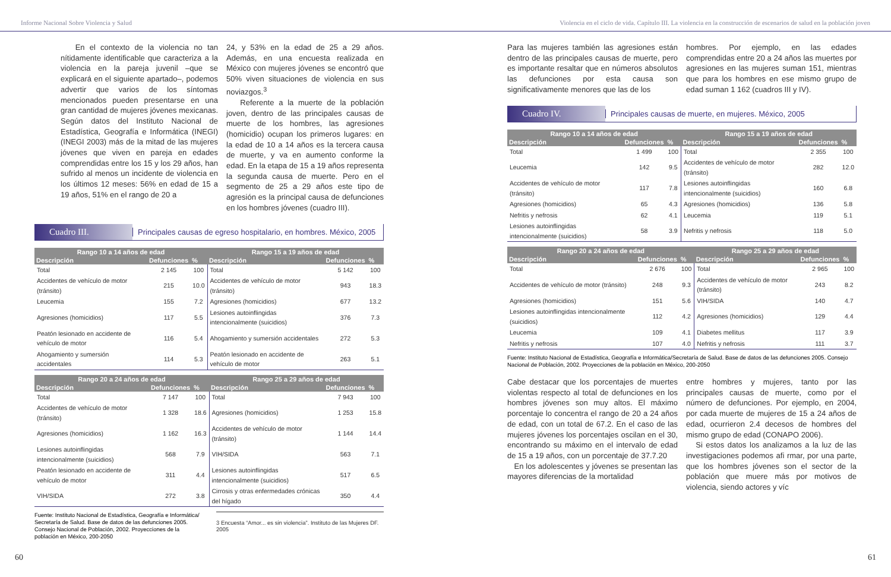Informe Nacional Sobre Violencia y Salud
En el contexto de la violencia no tan nítidamente identificable que caracteriza a la violencia en la pareja juvenil –que se explicará en el siguiente apartado–, podemos advertir que varios de los síntomas mencionados pueden presentarse en una gran cantidad de mujeres jóvenes mexicanas. Según datos del Instituto Nacional de Estadística, Geografía e Informática (INEGI) (INEGI 2003) más de la mitad de las mujeres jóvenes que viven en pareja en edades comprendidas entre los 15 y los 29 años, han sufrido al menos un incidente de violencia en los últimos 12 meses: 56% en edad de 15 a 19 años, 51% en el rango de 20 a
24, y 53% en la edad de 25 a 29 años. Además, en una encuesta realizada en México con mujeres jóvenes se encontró que 50% viven situaciones de violencia en sus noviazgos.<sup>3</sup>
Referente a la muerte de la población joven, dentro de las principales causas de muerte de los hombres, las agresiones (homicidio) ocupan los primeros lugares: en la edad de 10 a 14 años es la tercera causa de muerte, y va en aumento conforme la edad. En la etapa de 15 a 19 años representa la segunda causa de muerte. Pero en el segmento de 25 a 29 años este tipo de agresión es la principal causa de defunciones en los hombres jóvenes (cuadro III).
Cuadro III. Principales causas de egreso hospitalario, en hombres. México, 2005
| Rango 10 a 14 años de edad | | | Rango 15 a 19 años de edad | | |
| --- | --- | --- | --- | --- | --- |
| Descripción | Defunciones | % | Descripción | Defunciones | % |
| Total | 2 145 | 100 | Total | 5 142 | 100 |
| Accidentes de vehículo de motor (tránsito) | 215 | 10.0 | Accidentes de vehículo de motor (tránsito) | 943 | 18.3 |
| Leucemia | 155 | 7.2 | Agresiones (homicidios) | 677 | 13.2 |
| Agresiones (homicidios) | 117 | 5.5 | Lesiones autoinflingidas intencionalmente (suicidios) | 376 | 7.3 |
| Peatón lesionado en accidente de vehículo de motor | 116 | 5.4 | Ahogamiento y sumersión accidentales | 272 | 5.3 |
| Ahogamiento y sumersión accidentales | 114 | 5.3 | Peatón lesionado en accidente de vehículo de motor | 263 | 5.1 |
| Rango 20 a 24 años de edad | | | Rango 25 a 29 años de edad | | |
| --- | --- | --- | --- | --- | --- |
| Descripción | Defunciones | % | Descripción | Defunciones | % |
| Total | 7 147 | 100 | Total | 7 943 | 100 |
| Accidentes de vehículo de motor (tránsito) | 1 328 | 18.6 | Agresiones (homicidios) | 1 253 | 15.8 |
| Agresiones (homicidios) | 1 162 | 16.3 | Accidentes de vehículo de motor (tránsito) | 1 144 | 14.4 |
| Lesiones autoinflingidas intencionalmente (suicidios) | 568 | 7.9 | VIH/SIDA | 563 | 7.1 |
| Peatón lesionado en accidente de vehículo de motor | 311 | 4.4 | Lesiones autoinflingidas intencionalmente (suicidios) | 517 | 6.5 |
| VIH/SIDA | 272 | 3.8 | Cirrosis y otras enfermedades crónicas del hígado | 350 | 4.4 |
Fuente: Instituto Nacional de Estadística, Geografía e Informática/ Secretaría de Salud. Base de datos de las defunciones 2005. Consejo Nacional de Población, 2002. Proyecciones de la población en México, 200-2050
3 Encuesta “Amor... es sin violencia”. Instituto de las Mujeres DF. 2005
60
Violencia en el ciclo de vida. Capítulo III. La violencia en la construcción de escenarios de salud en la población joven
Para las mujeres también las agresiones están dentro de las principales causas de muerte, pero es importante resaltar que en números absolutos las defunciones por esta causa son significativamente menores que las de los
hombres. Por ejemplo, en las edades comprendidas entre 20 a 24 años las muertes por agresiones en las mujeres suman 151, mientras que para los hombres en ese mismo grupo de edad suman 1 162 (cuadros III y IV).
Cuadro IV. Principales causas de muerte, en mujeres. México, 2005
| Rango 10 a 14 años de edad | | | Rango 15 a 19 años de edad | | |
| --- | --- | --- | --- | --- | --- |
| Descripción | Defunciones | % | Descripción | Defunciones | % |
| Total | 1 499 | 100 | Total | 2 355 | 100 |
| Leucemia | 142 | 9.5 | Accidentes de vehículo de motor (tránsito) | 282 | 12.0 |
| Accidentes de vehículo de motor (tránsito) | 117 | 7.8 | Lesiones autoinflingidas intencionalmente (suicidios) | 160 | 6.8 |
| Agresiones (homicidios) | 65 | 4.3 | Agresiones (homicidios) | 136 | 5.8 |
| Nefritis y nefrosis | 62 | 4.1 | Leucemia | 119 | 5.1 |
| Lesiones autoinflingidas intencionalmente (suicidios) | 58 | 3.9 | Nefritis y nefrosis | 118 | 5.0 |
| Rango 20 a 24 años de edad | | | Rango 25 a 29 años de edad | | |
| --- | --- | --- | --- | --- | --- |
| Descripción | Defunciones | % | Descripción | Defunciones | % |
| Total | 2 676 | 100 | Total | 2 965 | 100 |
| Accidentes de vehículo de motor (tránsito) | 248 | 9.3 | Accidentes de vehículo de motor (tránsito) | 243 | 8.2 |
| Agresiones (homicidios) | 151 | 5.6 | VIH/SIDA | 140 | 4.7 |
| Lesiones autoinflingidas intencionalmente (suicidios) | 112 | 4.2 | Agresiones (homicidios) | 129 | 4.4 |
| Leucemia | 109 | 4.1 | Diabetes mellitus | 117 | 3.9 |
| Nefritis y nefrosis | 107 | 4.0 | Nefritis y nefrosis | 111 | 3.7 |
Fuente: Instituto Nacional de Estadística, Geografía e Informática/Secretaría de Salud. Base de datos de las defunciones 2005. Consejo Nacional de Población, 2002. Proyecciones de la población en México, 200-2050
Cabe destacar que los porcentajes de muertes violentas respecto al total de defunciones en los hombres jóvenes son muy altos. El máximo porcentaje lo concentra el rango de 20 a 24 años de edad, con un total de 67.2. En el caso de las mujeres jóvenes los porcentajes oscilan en el 30, encontrando su máximo en el intervalo de edad de 15 a 19 años, con un porcentaje de 37.7.20
En los adolescentes y jóvenes se presentan las mayores diferencias de la mortalidad
entre hombres y mujeres, tanto por las principales causas de muerte, como por el número de defunciones. Por ejemplo, en 2004, por cada muerte de mujeres de 15 a 24 años de edad, ocurrieron 2.4 decesos de hombres del mismo grupo de edad (CONAPO 2006).
Si estos datos los analizamos a la luz de las investigaciones podemos afi rmar, por una parte, que los hombres jóvenes son el sector de la población que muere más por motivos de violencia, siendo actores y víc
61